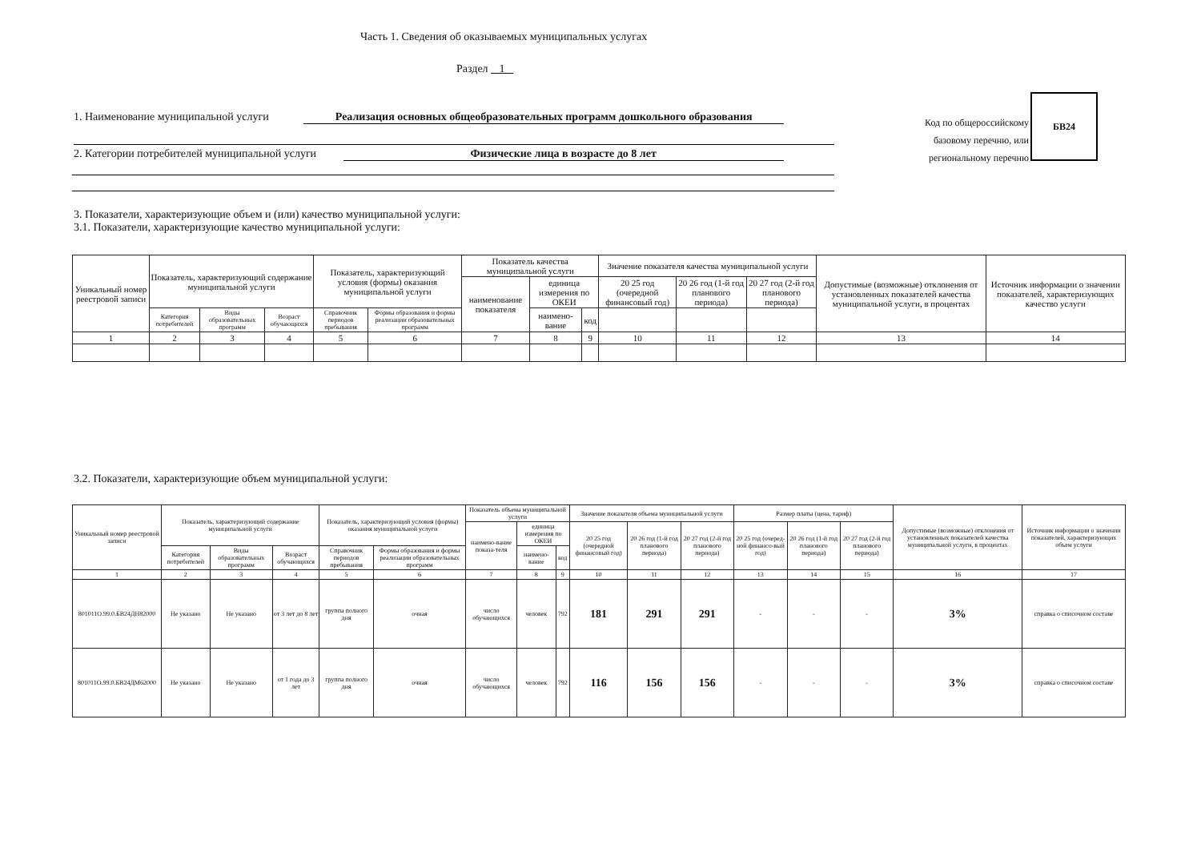Часть 1. Сведения об оказываемых муниципальных услугах
Раздел 1
1. Наименование муниципальной услуги Реализация основных общеобразовательных программ дошкольного образования
2. Категории потребителей муниципальной услуги Физические лица в возрасте до 8 лет
Код по общероссийскому базовому перечню, или региональному перечню
БВ24
3. Показатели, характеризующие объем и (или) качество муниципальной услуги:
3.1. Показатели, характеризующие качество муниципальной услуги:
| Уникальный номер реестровой записи | Показатель, характеризующий содержание муниципальной услуги | | | Показатель, характеризующий условия (формы) оказания муниципальной услуги | | Показатель качества муниципальной услуги | | | Значение показателя качества муниципальной услуги | | | Допустимые (возможные) отклонения от установленных показателей качества муниципальной услуги, в процентах | Источник информации о значении показателей, характеризующих качество услуги |
| --- | --- | --- | --- | --- | --- | --- | --- | --- | --- | --- | --- | --- | --- |
| | | | | | | наименование показателя | единица измерения по ОКЕИ | | 20 25 год (очередной финансовый год) | 20 26 год (1-й год планового периода) | 20 27 год (2-й год планового периода) | | |
| | Категория потребителей | Виды образовательных программ | Возраст обучающихся | Справочник периодов пребывания | Формы образования и формы реализации образовательных программ | | наимено-вание | код | | | | | |
| 1 | 2 | 3 | 4 | 5 | 6 | 7 | 8 | 9 | 10 | 11 | 12 | 13 | 14 |
3.2. Показатели, характеризующие объем муниципальной услуги:
| Уникальный номер реестровой записи | Показатель, характеризующий содержание муниципальной услуги | | | Показатель, характеризующий условия (формы) оказания муниципальной услуги | | Показатель объема муниципальной услуги | | | Значение показателя объема муниципальной услуги | | | Размер платы (цена, тариф) | | | Допустимые (возможные) отклонения от установленных показателей качества муниципальной услуги, в процентах | Источник информации о значении показателей, характеризующих объем услуги |
| --- | --- | --- | --- | --- | --- | --- | --- | --- | --- | --- | --- | --- | --- | --- | --- | --- |
| | | | | | | наимено-вание показа-теля | единица измерения по ОКЕИ | | 20 25 год (очередной финансовый год) | 20 26 год (1-й год планового периода) | 20 27 год (2-й год планового периода) | 20 25 год (очеред-ной финансо-вый год) | 20 26 год (1-й год планового периода) | 20 27 год (2-й год планового периода) | | |
| | Категория потребителей | Виды образовательных программ | Возраст обучающихся | Справочник периодов пребывания | Формы образования и формы реализации образовательных программ | | наимено-вание | код | | | | | | | | |
| 1 | 2 | 3 | 4 | 5 | 6 | 7 | 8 | 9 | 10 | 11 | 12 | 13 | 14 | 15 | 16 | 17 |
| 801011О.99.0.БВ24ДН82000 | Не указано | Не указано | от 3 лет до 8 лет | группа полного дня | очная | число обучающихся | человек | 792 | 181 | 291 | 291 | - | - | - | 3% | справка о списочном составе |
| 801011О.99.0.БВ24ДМ62000 | Не указано | Не указано | от 1 года до 3 лет | группа полного дня | очная | число обучающихся | человек | 792 | 116 | 156 | 156 | - | - | - | 3% | справка о списочном составе |